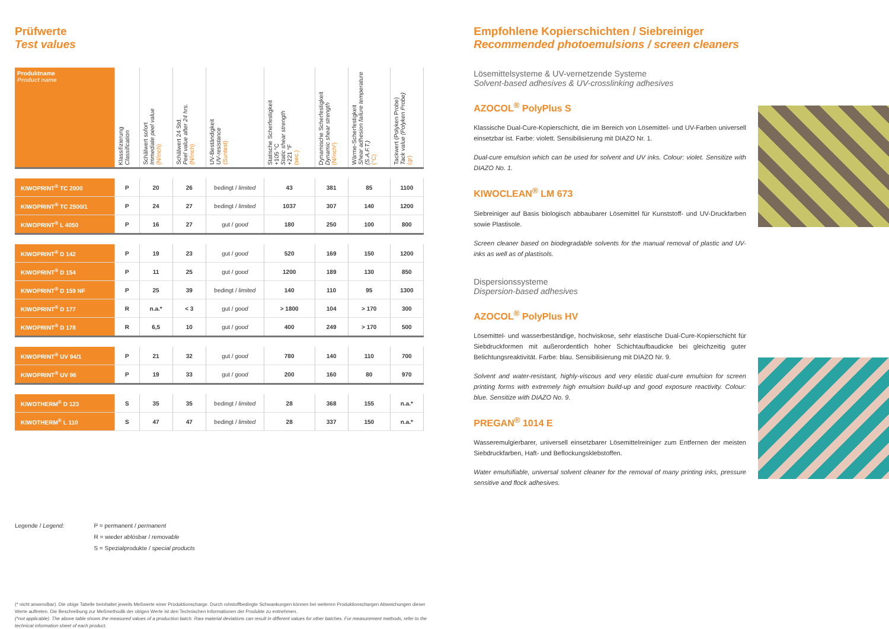Prüfwerte
Test values
| Produktname Product name | Klassifizierung Classification | Schälwert sofort Immediate peel value (N/inch) | Schälwert 24 Std. Peel value after 24 hrs. (N/inch) | UV-Beständigkeit UV-resistance (Suntest) | Statische Scherfestigkeit +105 °C Static shear strength +221 °F (sec.) | Dynamische Scherfestigkeit Dynamic shear strength (N/inch²) | Wärme-Scherfestigkeit Shear adhesion failure temperature (S.A.F.T.) (°C) | Tackwert (Polyken Probe) Tack value (Polyken Probe) (gr) |
| --- | --- | --- | --- | --- | --- | --- | --- | --- |
| KIWOPRINT<sup>®</sup> TC 2000 | P | 20 | 26 | bedingt / limited | 43 | 381 | 85 | 1100 |
| KIWOPRINT<sup>®</sup> TC 2500/1 | P | 24 | 27 | bedingt / limited | 1037 | 307 | 140 | 1200 |
| KIWOPRINT<sup>®</sup> L 4050 | P | 16 | 27 | gut / good | 180 | 250 | 100 | 800 |
| KIWOPRINT<sup>®</sup> D 142 | P | 19 | 23 | gut / good | 520 | 169 | 150 | 1200 |
| KIWOPRINT<sup>®</sup> D 154 | P | 11 | 25 | gut / good | 1200 | 189 | 130 | 850 |
| KIWOPRINT<sup>®</sup> D 159 NF | P | 25 | 39 | bedingt / limited | 140 | 110 | 95 | 1300 |
| KIWOPRINT<sup>®</sup> D 177 | R | n.a.* | < 3 | gut / good | > 1800 | 104 | > 170 | 300 |
| KIWOPRINT<sup>®</sup> D 178 | R | 6,5 | 10 | gut / good | 400 | 249 | > 170 | 500 |
| KIWOPRINT<sup>®</sup> UV 94/1 | P | 21 | 32 | gut / good | 780 | 140 | 110 | 700 |
| KIWOPRINT<sup>®</sup> UV 96 | P | 19 | 33 | gut / good | 200 | 160 | 80 | 970 |
| KIWOTHERM<sup>®</sup> D 123 | S | 35 | 35 | bedingt / limited | 28 | 368 | 155 | n.a.* |
| KIWOTHERM<sup>®</sup> L 110 | S | 47 | 47 | bedingt / limited | 28 | 337 | 150 | n.a.* |
Legende / Legend: P = permanent / permanent
R = wieder ablösbar / removable
S = Spezialprodukte / special products
(* nicht anwendbar). Die obige Tabelle beinhaltet jeweils Meßwerte einer Produktionscharge. Durch rohstoffbedingte Schwankungen können bei weiteren Produktionschargen Abweichungen dieser Werte auftreten. Die Beschreibung zur Meßmethodik der obigen Werte ist den Technischen Informationen der Produkte zu entnehmen.
(*not applicable). The above table shows the measured values of a production batch. Raw material deviations can result in different values for other batches. For measurement methods, refer to the technical information sheet of each product.
Empfohlene Kopierschichten / Siebreiniger
Recommended photoemulsions / screen cleaners
Lösemittelsysteme & UV-vernetzende Systeme
Solvent-based adhesives & UV-crosslinking adhesives
AZOCOL<sup>®</sup> PolyPlus S
Klassische Dual-Cure-Kopierschicht, die im Bereich von Lösemittel- und UV-Farben universell einsetzbar ist. Farbe: violett. Sensibilisierung mit DIAZO Nr. 1.
Dual-cure emulsion which can be used for solvent and UV inks. Colour: violet. Sensitize with DIAZO No. 1.
KIWOCLEAN<sup>®</sup> LM 673
Siebreiniger auf Basis biologisch abbaubarer Lösemittel für Kunststoff- und UV-Druckfarben sowie Plastisole.
Screen cleaner based on biodegradable solvents for the manual removal of plastic and UV-inks as well as of plastisols.
Dispersionssysteme
Dispersion-based adhesives
AZOCOL<sup>®</sup> PolyPlus HV
Lösemittel- und wasserbeständige, hochviskose, sehr elastische Dual-Cure-Kopierschicht für Siebdruckformen mit außerordentlich hoher Schichtaufbaudicke bei gleichzeitig guter Belichtungsreaktivität. Farbe: blau. Sensibilisierung mit DIAZO Nr. 9.
Solvent and water-resistant, highly-viscous and very elastic dual-cure emulsion for screen printing forms with extremely high emulsion build-up and good exposure reactivity. Colour: blue. Sensitize with DIAZO No. 9.
PREGAN<sup>®</sup> 1014 E
Wasseremulgierbarer, universell einsetzbarer Lösemittelreiniger zum Entfernen der meisten Siebdruckfarben, Haft- und Beflockungsklebstoffen.
Water emulsifiable, universal solvent cleaner for the removal of many printing inks, pressure sensitive and flock adhesives.